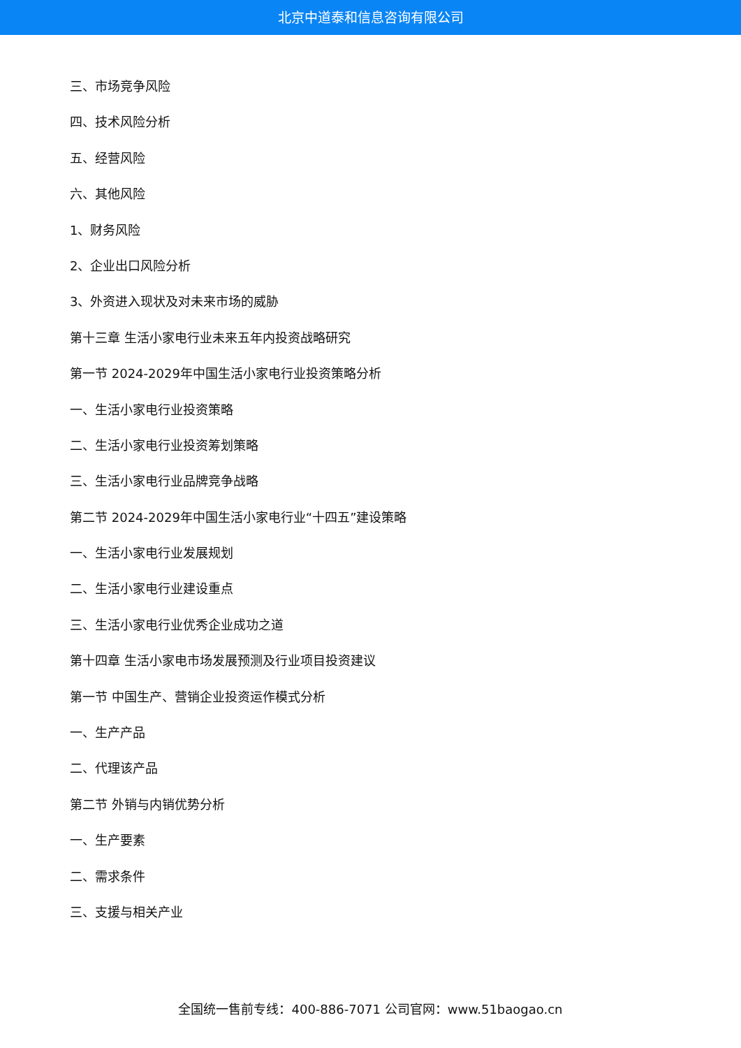北京中道泰和信息咨询有限公司
三、市场竞争风险
四、技术风险分析
五、经营风险
六、其他风险
1、财务风险
2、企业出口风险分析
3、外资进入现状及对未来市场的威胁
第十三章 生活小家电行业未来五年内投资战略研究
第一节 2024-2029年中国生活小家电行业投资策略分析
一、生活小家电行业投资策略
二、生活小家电行业投资筹划策略
三、生活小家电行业品牌竞争战略
第二节 2024-2029年中国生活小家电行业“十四五”建设策略
一、生活小家电行业发展规划
二、生活小家电行业建设重点
三、生活小家电行业优秀企业成功之道
第十四章 生活小家电市场发展预测及行业项目投资建议
第一节 中国生产、营销企业投资运作模式分析
一、生产产品
二、代理该产品
第二节 外销与内销优势分析
一、生产要素
二、需求条件
三、支援与相关产业
全国统一售前专线：400-886-7071 公司官网：www.51baogao.cn